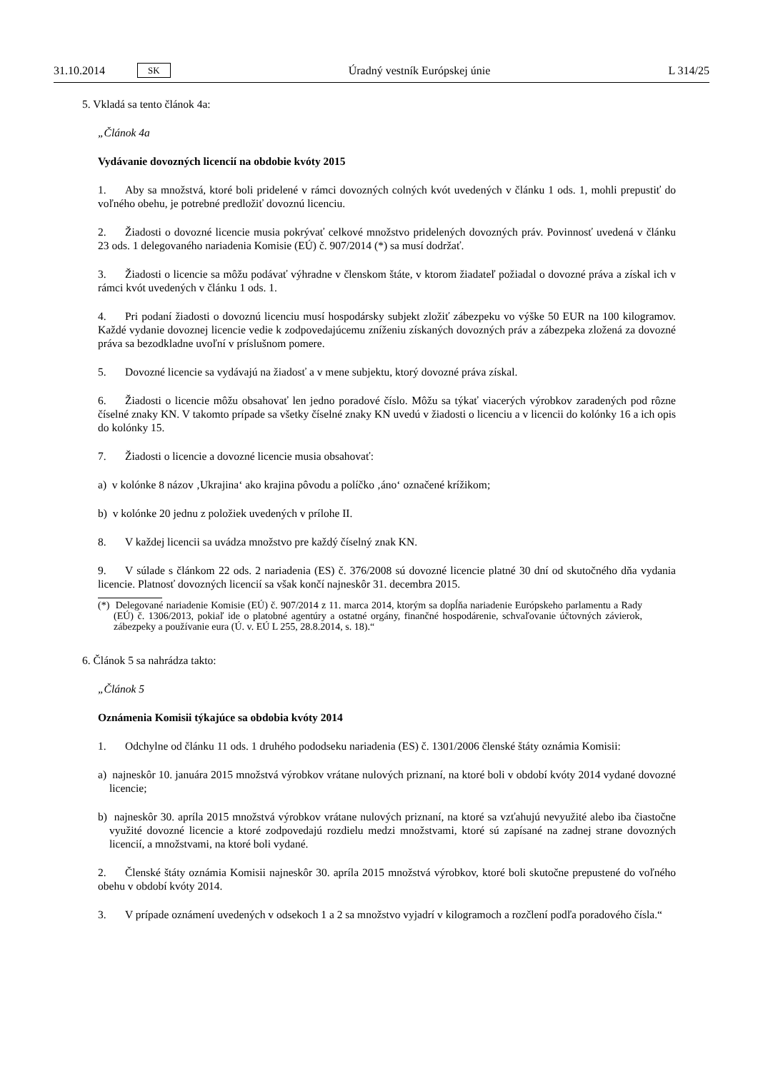31.10.2014 SK
Úradný vestník Európskej únie L 314/25
5. Vkladá sa tento článok 4a:
„Článok 4a
Vydávanie dovozných licencií na obdobie kvóty 2015
1. Aby sa množstvá, ktoré boli pridelené v rámci dovozných colných kvót uvedených v článku 1 ods. 1, mohli prepustiť do voľného obehu, je potrebné predložiť dovoznú licenciu.
2. Žiadosti o dovozné licencie musia pokrývať celkové množstvo pridelených dovozných práv. Povinnosť uvedená v článku 23 ods. 1 delegovaného nariadenia Komisie (EÚ) č. 907/2014 (*) sa musí dodržať.
3. Žiadosti o licencie sa môžu podávať výhradne v členskom štáte, v ktorom žiadateľ požiadal o dovozné práva a získal ich v rámci kvót uvedených v článku 1 ods. 1.
4. Pri podaní žiadosti o dovoznú licenciu musí hospodársky subjekt zložiť zábezpeku vo výške 50 EUR na 100 kilogramov. Každé vydanie dovoznej licencie vedie k zodpovedajúcemu zníženiu získaných dovozných práv a zábezpeka zložená za dovozné práva sa bezodkladne uvoľní v príslušnom pomere.
5. Dovozné licencie sa vydávajú na žiadosť a v mene subjektu, ktorý dovozné práva získal.
6. Žiadosti o licencie môžu obsahovať len jedno poradové číslo. Môžu sa týkať viacerých výrobkov zaradených pod rôzne číselné znaky KN. V takomto prípade sa všetky číselné znaky KN uvedú v žiadosti o licenciu a v licencii do kolónky 16 a ich opis do kolónky 15.
7. Žiadosti o licencie a dovozné licencie musia obsahovať:
a) v kolónke 8 názov ‚Ukrajina‘ ako krajina pôvodu a políčko ‚áno‘ označené krížikom;
b) v kolónke 20 jednu z položiek uvedených v prílohe II.
8. V každej licencii sa uvádza množstvo pre každý číselný znak KN.
9. V súlade s článkom 22 ods. 2 nariadenia (ES) č. 376/2008 sú dovozné licencie platné 30 dní od skutočného dňa vydania licencie. Platnosť dovozných licencií sa však končí najneskôr 31. decembra 2015.
(*) Delegované nariadenie Komisie (EÚ) č. 907/2014 z 11. marca 2014, ktorým sa dopĺňa nariadenie Európskeho parlamentu a Rady (EÚ) č. 1306/2013, pokiaľ ide o platobné agentúry a ostatné orgány, finančné hospodárenie, schvaľovanie účtovných závierok, zábezpeky a používanie eura (Ú. v. EÚ L 255, 28.8.2014, s. 18).“
6. Článok 5 sa nahrádza takto:
„Článok 5
Oznámenia Komisii týkajúce sa obdobia kvóty 2014
1. Odchylne od článku 11 ods. 1 druhého pododseku nariadenia (ES) č. 1301/2006 členské štáty oznámia Komisii:
a) najneskôr 10. januára 2015 množstvá výrobkov vrátane nulových priznaní, na ktoré boli v období kvóty 2014 vydané dovozné licencie;
b) najneskôr 30. apríla 2015 množstvá výrobkov vrátane nulových priznaní, na ktoré sa vzťahujú nevyužité alebo iba čiastočne využité dovozné licencie a ktoré zodpovedajú rozdielu medzi množstvami, ktoré sú zapísané na zadnej strane dovozných licencií, a množstvami, na ktoré boli vydané.
2. Členské štáty oznámia Komisii najneskôr 30. apríla 2015 množstvá výrobkov, ktoré boli skutočne prepustené do voľného obehu v období kvóty 2014.
3. V prípade oznámení uvedených v odsekoch 1 a 2 sa množstvo vyjadrí v kilogramoch a rozčlení podľa poradového čísla.“